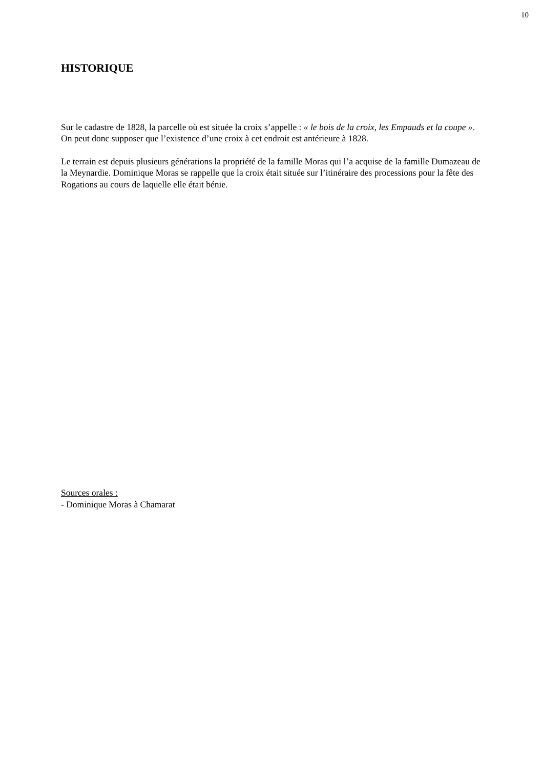10
HISTORIQUE
Sur le cadastre de 1828, la parcelle où est située la croix s’appelle : « le bois de la croix, les Empauds et la coupe ». On peut donc supposer que l’existence d’une croix à cet endroit est antérieure à 1828.
Le terrain est depuis plusieurs générations la propriété de la famille Moras qui l’a acquise de la famille Dumazeau de la Meynardie. Dominique Moras se rappelle que la croix était située sur l’itinéraire des processions pour la fête des Rogations au cours de laquelle elle était bénie.
Sources orales :
- Dominique Moras à Chamarat